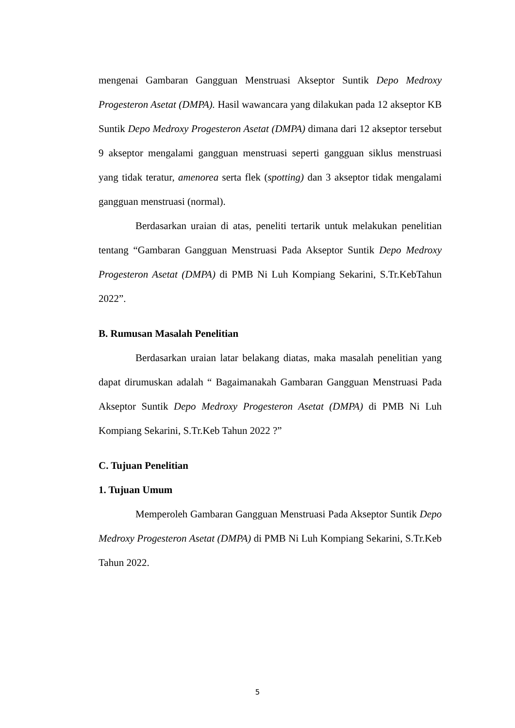mengenai Gambaran Gangguan Menstruasi Akseptor Suntik Depo Medroxy Progesteron Asetat (DMPA). Hasil wawancara yang dilakukan pada 12 akseptor KB Suntik Depo Medroxy Progesteron Asetat (DMPA) dimana dari 12 akseptor tersebut 9 akseptor mengalami gangguan menstruasi seperti gangguan siklus menstruasi yang tidak teratur, amenorea serta flek (spotting) dan 3 akseptor tidak mengalami gangguan menstruasi (normal).
Berdasarkan uraian di atas, peneliti tertarik untuk melakukan penelitian tentang “Gambaran Gangguan Menstruasi Pada Akseptor Suntik Depo Medroxy Progesteron Asetat (DMPA) di PMB Ni Luh Kompiang Sekarini, S.Tr.KebTahun 2022”.
B. Rumusan Masalah Penelitian
Berdasarkan uraian latar belakang diatas, maka masalah penelitian yang dapat dirumuskan adalah “ Bagaimanakah Gambaran Gangguan Menstruasi Pada Akseptor Suntik Depo Medroxy Progesteron Asetat (DMPA) di PMB Ni Luh Kompiang Sekarini, S.Tr.Keb Tahun 2022 ?”
C. Tujuan Penelitian
1. Tujuan Umum
Memperoleh Gambaran Gangguan Menstruasi Pada Akseptor Suntik Depo Medroxy Progesteron Asetat (DMPA) di PMB Ni Luh Kompiang Sekarini, S.Tr.Keb Tahun 2022.
5